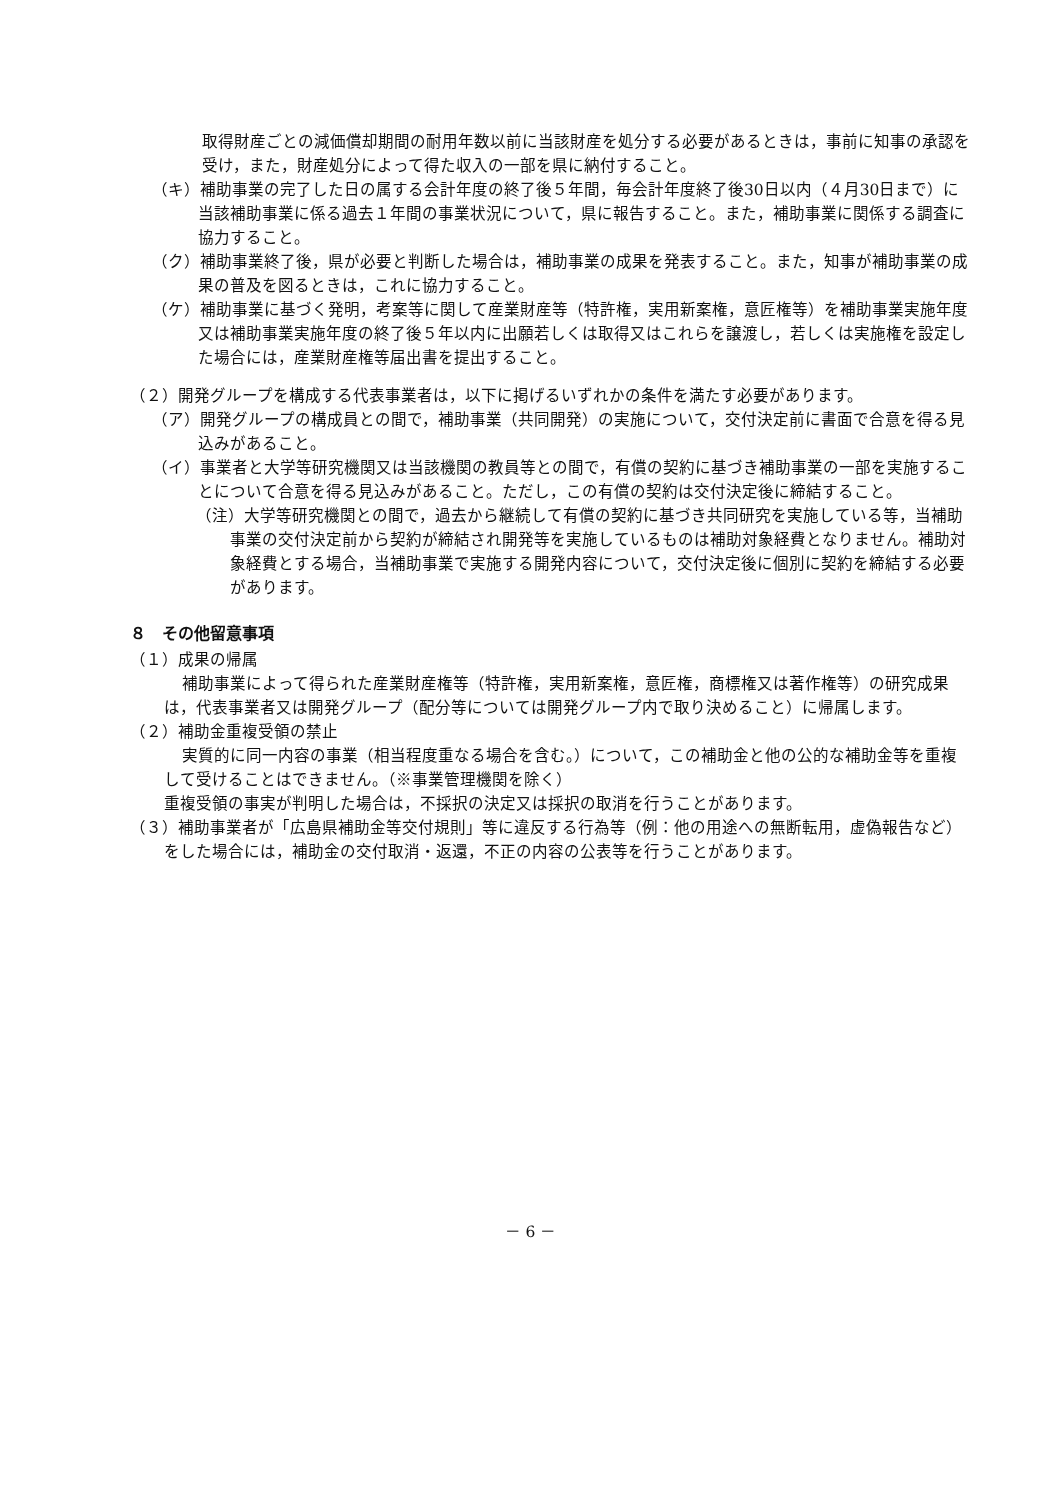取得財産ごとの減価償却期間の耐用年数以前に当該財産を処分する必要があるときは，事前に知事の承認を受け，また，財産処分によって得た収入の一部を県に納付すること。
（キ）補助事業の完了した日の属する会計年度の終了後５年間，毎会計年度終了後30日以内（４月30日まで）に当該補助事業に係る過去１年間の事業状況について，県に報告すること。また，補助事業に関係する調査に協力すること。
（ク）補助事業終了後，県が必要と判断した場合は，補助事業の成果を発表すること。また，知事が補助事業の成果の普及を図るときは，これに協力すること。
（ケ）補助事業に基づく発明，考案等に関して産業財産等（特許権，実用新案権，意匠権等）を補助事業実施年度又は補助事業実施年度の終了後５年以内に出願若しくは取得又はこれらを譲渡し，若しくは実施権を設定した場合には，産業財産権等届出書を提出すること。
（２）開発グループを構成する代表事業者は，以下に掲げるいずれかの条件を満たす必要があります。
（ア）開発グループの構成員との間で，補助事業（共同開発）の実施について，交付決定前に書面で合意を得る見込みがあること。
（イ）事業者と大学等研究機関又は当該機関の教員等との間で，有償の契約に基づき補助事業の一部を実施することについて合意を得る見込みがあること。ただし，この有償の契約は交付決定後に締結すること。
（注）大学等研究機関との間で，過去から継続して有償の契約に基づき共同研究を実施している等，当補助事業の交付決定前から契約が締結され開発等を実施しているものは補助対象経費となりません。補助対象経費とする場合，当補助事業で実施する開発内容について，交付決定後に個別に契約を締結する必要があります。
８　その他留意事項
（１）成果の帰属
補助事業によって得られた産業財産権等（特許権，実用新案権，意匠権，商標権又は著作権等）の研究成果は，代表事業者又は開発グループ（配分等については開発グループ内で取り決めること）に帰属します。
（２）補助金重複受領の禁止
実質的に同一内容の事業（相当程度重なる場合を含む。）について，この補助金と他の公的な補助金等を重複して受けることはできません。（※事業管理機関を除く）
重複受領の事実が判明した場合は，不採択の決定又は採択の取消を行うことがあります。
（３）補助事業者が「広島県補助金等交付規則」等に違反する行為等（例：他の用途への無断転用，虚偽報告など）をした場合には，補助金の交付取消・返還，不正の内容の公表等を行うことがあります。
－ 6 －